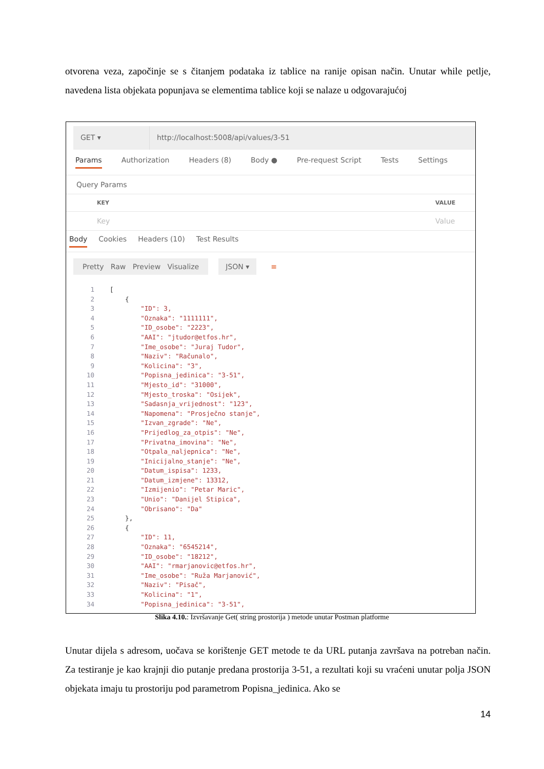otvorena veza, započinje se s čitanjem podataka iz tablice na ranije opisan način. Unutar while petlje, navedena lista objekata popunjava se elementima tablice koji se nalaze u odgovarajućoj
GET ▾ http://localhost:5008/api/values/3-51
Params Authorization Headers (8) Body ● Pre-request Script Tests Settings
Query Params
KEY VALUE
Key Value
Body Cookies Headers (10) Test Results
Pretty Raw Preview Visualize JSON ▾ ≡
1 [
2 {
3 "ID": 3,
4 "Oznaka": "1111111",
5 "ID_osobe": "2223",
6 "AAI": "jtudor@etfos.hr",
7 "Ime_osobe": "Juraj Tudor",
8 "Naziv": "Računalo",
9 "Kolicina": "3",
10 "Popisna_jedinica": "3-51",
11 "Mjesto_id": "31000",
12 "Mjesto_troska": "Osijek",
13 "Sadasnja_vrijednost": "123",
14 "Napomena": "Prosječno stanje",
15 "Izvan_zgrade": "Ne",
16 "Prijedlog_za_otpis": "Ne",
17 "Privatna_imovina": "Ne",
18 "Otpala_naljepnica": "Ne",
19 "Inicijalno_stanje": "Ne",
20 "Datum_ispisa": 1233,
21 "Datum_izmjene": 13312,
22 "Izmijenio": "Petar Maric",
23 "Unio": "Danijel Stipica",
24 "Obrisano": "Da"
25 },
26 {
27 "ID": 11,
28 "Oznaka": "6545214",
29 "ID_osobe": "18212",
30 "AAI": "rmarjanovic@etfos.hr",
31 "Ime_osobe": "Ruža Marjanović",
32 "Naziv": "Pisač",
33 "Kolicina": "1",
34 "Popisna_jedinica": "3-51",
Slika 4.10.: Izvršavanje Get( string prostorija ) metode unutar Postman platforme
Unutar dijela s adresom, uočava se korištenje GET metode te da URL putanja završava na potreban način. Za testiranje je kao krajnji dio putanje predana prostorija 3-51, a rezultati koji su vraćeni unutar polja JSON objekata imaju tu prostoriju pod parametrom Popisna_jedinica. Ako se
14